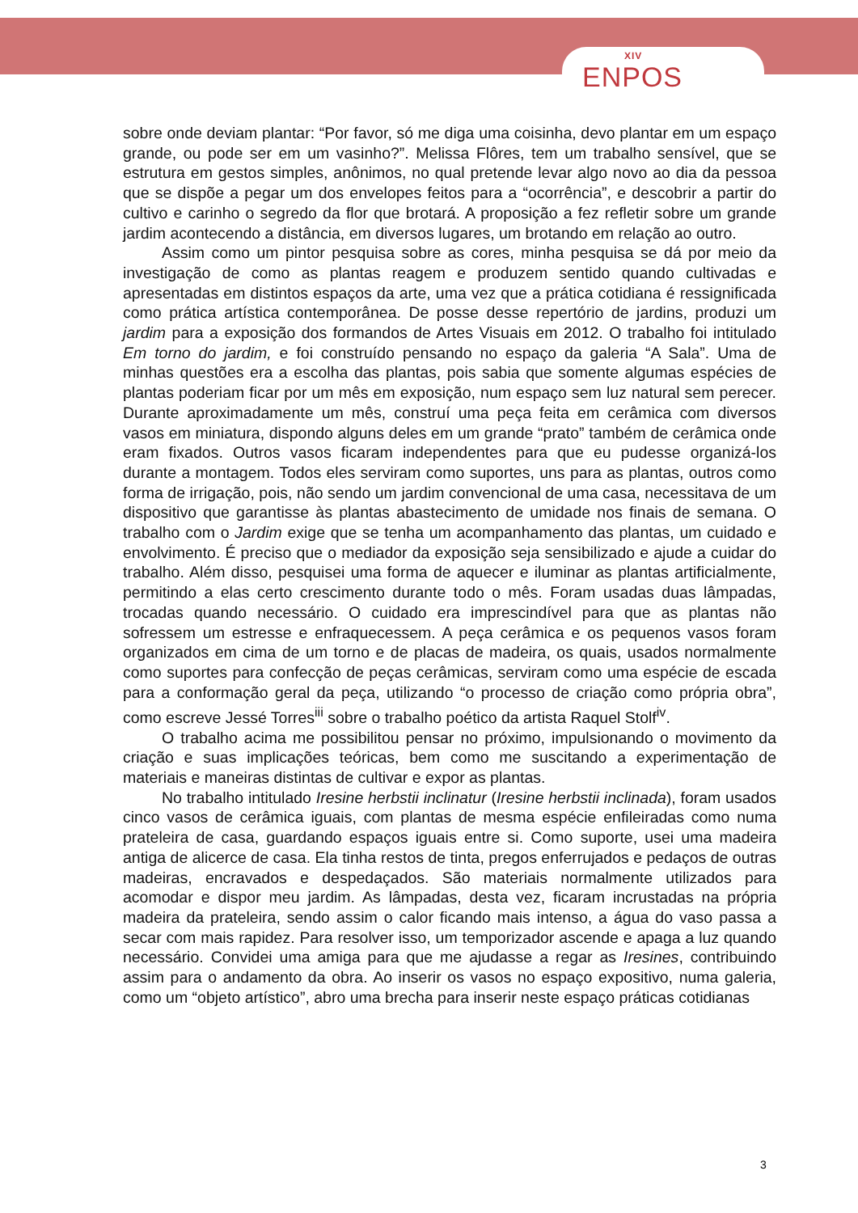XIV
ENPOS
sobre onde deviam plantar: “Por favor, só me diga uma coisinha, devo plantar em um espaço grande, ou pode ser em um vasinho?”. Melissa Flôres, tem um trabalho sensível, que se estrutura em gestos simples, anônimos, no qual pretende levar algo novo ao dia da pessoa que se dispõe a pegar um dos envelopes feitos para a “ocorrência”, e descobrir a partir do cultivo e carinho o segredo da flor que brotará. A proposição a fez refletir sobre um grande jardim acontecendo a distância, em diversos lugares, um brotando em relação ao outro.
Assim como um pintor pesquisa sobre as cores, minha pesquisa se dá por meio da investigação de como as plantas reagem e produzem sentido quando cultivadas e apresentadas em distintos espaços da arte, uma vez que a prática cotidiana é ressignificada como prática artística contemporânea. De posse desse repertório de jardins, produzi um jardim para a exposição dos formandos de Artes Visuais em 2012. O trabalho foi intitulado Em torno do jardim, e foi construído pensando no espaço da galeria “A Sala”. Uma de minhas questões era a escolha das plantas, pois sabia que somente algumas espécies de plantas poderiam ficar por um mês em exposição, num espaço sem luz natural sem perecer. Durante aproximadamente um mês, construí uma peça feita em cerâmica com diversos vasos em miniatura, dispondo alguns deles em um grande “prato” também de cerâmica onde eram fixados. Outros vasos ficaram independentes para que eu pudesse organizá-los durante a montagem. Todos eles serviram como suportes, uns para as plantas, outros como forma de irrigação, pois, não sendo um jardim convencional de uma casa, necessitava de um dispositivo que garantisse às plantas abastecimento de umidade nos finais de semana. O trabalho com o Jardim exige que se tenha um acompanhamento das plantas, um cuidado e envolvimento. É preciso que o mediador da exposição seja sensibilizado e ajude a cuidar do trabalho. Além disso, pesquisei uma forma de aquecer e iluminar as plantas artificialmente, permitindo a elas certo crescimento durante todo o mês. Foram usadas duas lâmpadas, trocadas quando necessário. O cuidado era imprescindível para que as plantas não sofressem um estresse e enfraquecessem. A peça cerâmica e os pequenos vasos foram organizados em cima de um torno e de placas de madeira, os quais, usados normalmente como suportes para confecção de peças cerâmicas, serviram como uma espécie de escada para a conformação geral da peça, utilizando “o processo de criação como própria obra”, como escreve Jessé Torres<sup>iii</sup> sobre o trabalho poético da artista Raquel Stolf<sup>iv</sup>.
O trabalho acima me possibilitou pensar no próximo, impulsionando o movimento da criação e suas implicações teóricas, bem como me suscitando a experimentação de materiais e maneiras distintas de cultivar e expor as plantas.
No trabalho intitulado Iresine herbstii inclinatur (Iresine herbstii inclinada), foram usados cinco vasos de cerâmica iguais, com plantas de mesma espécie enfileiradas como numa prateleira de casa, guardando espaços iguais entre si. Como suporte, usei uma madeira antiga de alicerce de casa. Ela tinha restos de tinta, pregos enferrujados e pedaços de outras madeiras, encravados e despedaçados. São materiais normalmente utilizados para acomodar e dispor meu jardim. As lâmpadas, desta vez, ficaram incrustadas na própria madeira da prateleira, sendo assim o calor ficando mais intenso, a água do vaso passa a secar com mais rapidez. Para resolver isso, um temporizador ascende e apaga a luz quando necessário. Convidei uma amiga para que me ajudasse a regar as Iresines, contribuindo assim para o andamento da obra. Ao inserir os vasos no espaço expositivo, numa galeria, como um “objeto artístico”, abro uma brecha para inserir neste espaço práticas cotidianas
3